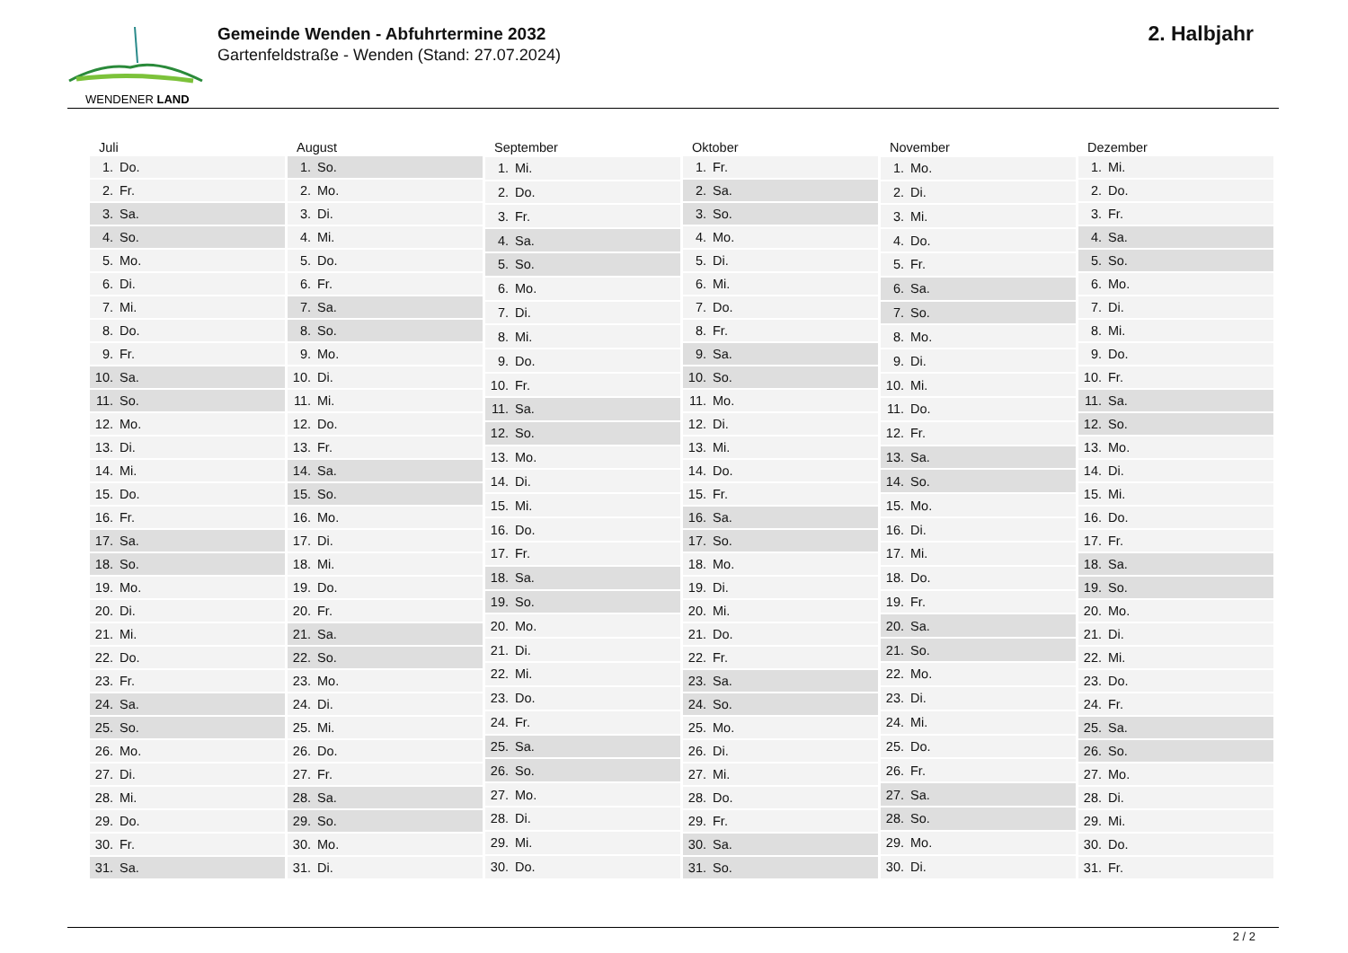WENDENER LAND
Gemeinde Wenden - Abfuhrtermine 2032
Gartenfeldstraße - Wenden (Stand: 27.07.2024)
2. Halbjahr
| Juli | |
| --- | --- |
| 1. | Do. |
| 2. | Fr. |
| 3. | Sa. |
| 4. | So. |
| 5. | Mo. |
| 6. | Di. |
| 7. | Mi. |
| 8. | Do. |
| 9. | Fr. |
| 10. | Sa. |
| 11. | So. |
| 12. | Mo. |
| 13. | Di. |
| 14. | Mi. |
| 15. | Do. |
| 16. | Fr. |
| 17. | Sa. |
| 18. | So. |
| 19. | Mo. |
| 20. | Di. |
| 21. | Mi. |
| 22. | Do. |
| 23. | Fr. |
| 24. | Sa. |
| 25. | So. |
| 26. | Mo. |
| 27. | Di. |
| 28. | Mi. |
| 29. | Do. |
| 30. | Fr. |
| 31. | Sa. |
| August | |
| --- | --- |
| 1. | So. |
| 2. | Mo. |
| 3. | Di. |
| 4. | Mi. |
| 5. | Do. |
| 6. | Fr. |
| 7. | Sa. |
| 8. | So. |
| 9. | Mo. |
| 10. | Di. |
| 11. | Mi. |
| 12. | Do. |
| 13. | Fr. |
| 14. | Sa. |
| 15. | So. |
| 16. | Mo. |
| 17. | Di. |
| 18. | Mi. |
| 19. | Do. |
| 20. | Fr. |
| 21. | Sa. |
| 22. | So. |
| 23. | Mo. |
| 24. | Di. |
| 25. | Mi. |
| 26. | Do. |
| 27. | Fr. |
| 28. | Sa. |
| 29. | So. |
| 30. | Mo. |
| 31. | Di. |
| September | |
| --- | --- |
| 1. | Mi. |
| 2. | Do. |
| 3. | Fr. |
| 4. | Sa. |
| 5. | So. |
| 6. | Mo. |
| 7. | Di. |
| 8. | Mi. |
| 9. | Do. |
| 10. | Fr. |
| 11. | Sa. |
| 12. | So. |
| 13. | Mo. |
| 14. | Di. |
| 15. | Mi. |
| 16. | Do. |
| 17. | Fr. |
| 18. | Sa. |
| 19. | So. |
| 20. | Mo. |
| 21. | Di. |
| 22. | Mi. |
| 23. | Do. |
| 24. | Fr. |
| 25. | Sa. |
| 26. | So. |
| 27. | Mo. |
| 28. | Di. |
| 29. | Mi. |
| 30. | Do. |
| Oktober | |
| --- | --- |
| 1. | Fr. |
| 2. | Sa. |
| 3. | So. |
| 4. | Mo. |
| 5. | Di. |
| 6. | Mi. |
| 7. | Do. |
| 8. | Fr. |
| 9. | Sa. |
| 10. | So. |
| 11. | Mo. |
| 12. | Di. |
| 13. | Mi. |
| 14. | Do. |
| 15. | Fr. |
| 16. | Sa. |
| 17. | So. |
| 18. | Mo. |
| 19. | Di. |
| 20. | Mi. |
| 21. | Do. |
| 22. | Fr. |
| 23. | Sa. |
| 24. | So. |
| 25. | Mo. |
| 26. | Di. |
| 27. | Mi. |
| 28. | Do. |
| 29. | Fr. |
| 30. | Sa. |
| 31. | So. |
| November | |
| --- | --- |
| 1. | Mo. |
| 2. | Di. |
| 3. | Mi. |
| 4. | Do. |
| 5. | Fr. |
| 6. | Sa. |
| 7. | So. |
| 8. | Mo. |
| 9. | Di. |
| 10. | Mi. |
| 11. | Do. |
| 12. | Fr. |
| 13. | Sa. |
| 14. | So. |
| 15. | Mo. |
| 16. | Di. |
| 17. | Mi. |
| 18. | Do. |
| 19. | Fr. |
| 20. | Sa. |
| 21. | So. |
| 22. | Mo. |
| 23. | Di. |
| 24. | Mi. |
| 25. | Do. |
| 26. | Fr. |
| 27. | Sa. |
| 28. | So. |
| 29. | Mo. |
| 30. | Di. |
| Dezember | |
| --- | --- |
| 1. | Mi. |
| 2. | Do. |
| 3. | Fr. |
| 4. | Sa. |
| 5. | So. |
| 6. | Mo. |
| 7. | Di. |
| 8. | Mi. |
| 9. | Do. |
| 10. | Fr. |
| 11. | Sa. |
| 12. | So. |
| 13. | Mo. |
| 14. | Di. |
| 15. | Mi. |
| 16. | Do. |
| 17. | Fr. |
| 18. | Sa. |
| 19. | So. |
| 20. | Mo. |
| 21. | Di. |
| 22. | Mi. |
| 23. | Do. |
| 24. | Fr. |
| 25. | Sa. |
| 26. | So. |
| 27. | Mo. |
| 28. | Di. |
| 29. | Mi. |
| 30. | Do. |
| 31. | Fr. |
2 / 2